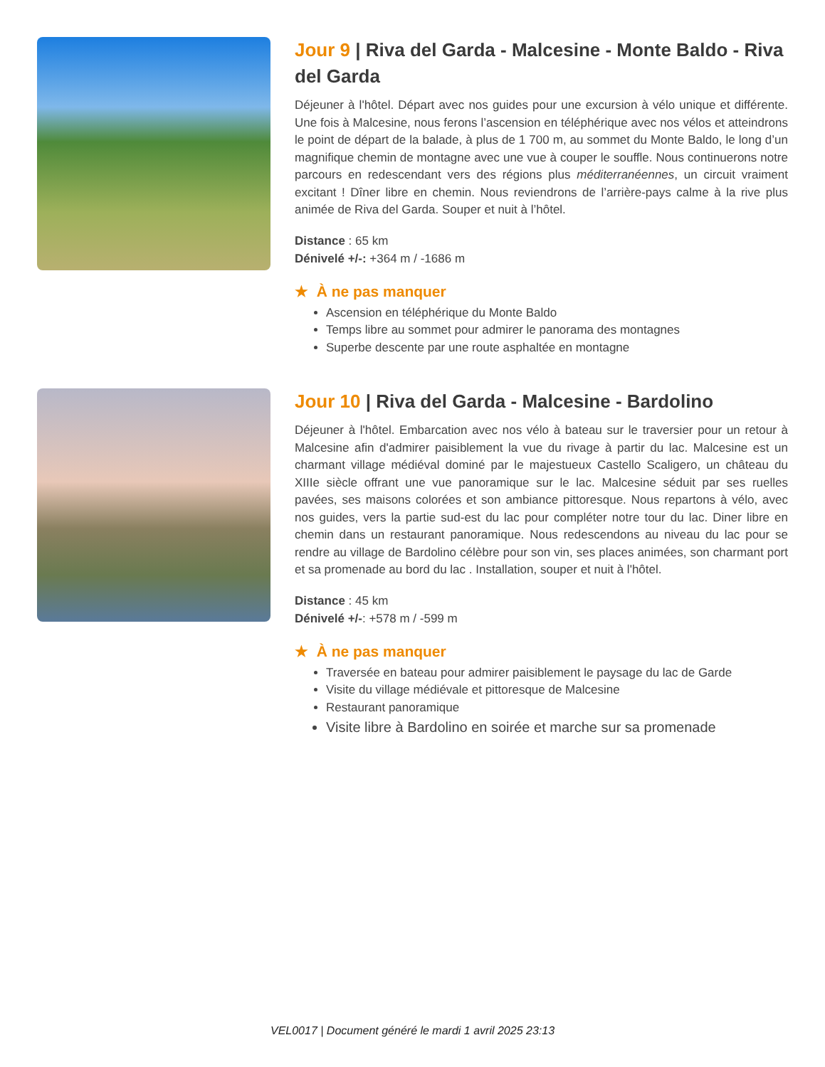Jour 9 | Riva del Garda - Malcesine - Monte Baldo - Riva del Garda
Déjeuner à l'hôtel. Départ avec nos guides pour une excursion à vélo unique et différente. Une fois à Malcesine, nous ferons l’ascension en téléphérique avec nos vélos et atteindrons le point de départ de la balade, à plus de 1 700 m, au sommet du Monte Baldo, le long d’un magnifique chemin de montagne avec une vue à couper le souffle. Nous continuerons notre parcours en redescendant vers des régions plus méditerranéennes, un circuit vraiment excitant ! Dîner libre en chemin. Nous reviendrons de l’arrière-pays calme à la rive plus animée de Riva del Garda. Souper et nuit à l’hôtel.
Distance : 65 km
Dénivelé +/-: +364 m / -1686 m
★ À ne pas manquer
Ascension en téléphérique du Monte Baldo
Temps libre au sommet pour admirer le panorama des montagnes
Superbe descente par une route asphaltée en montagne
Jour 10 | Riva del Garda - Malcesine - Bardolino
Déjeuner à l'hôtel. Embarcation avec nos vélo à bateau sur le traversier pour un retour à Malcesine afin d'admirer paisiblement la vue du rivage à partir du lac. Malcesine est un charmant village médiéval dominé par le majestueux Castello Scaligero, un château du XIIIe siècle offrant une vue panoramique sur le lac. Malcesine séduit par ses ruelles pavées, ses maisons colorées et son ambiance pittoresque. Nous repartons à vélo, avec nos guides, vers la partie sud-est du lac pour compléter notre tour du lac. Diner libre en chemin dans un restaurant panoramique. Nous redescendons au niveau du lac pour se rendre au village de Bardolino célèbre pour son vin, ses places animées, son charmant port et sa promenade au bord du lac . Installation, souper et nuit à l'hôtel.
Distance : 45 km
Dénivelé +/-: +578 m / -599 m
★ À ne pas manquer
Traversée en bateau pour admirer paisiblement le paysage du lac de Garde
Visite du village médiévale et pittoresque de Malcesine
Restaurant panoramique
Visite libre à Bardolino en soirée et marche sur sa promenade
VEL0017 | Document généré le mardi 1 avril 2025 23:13